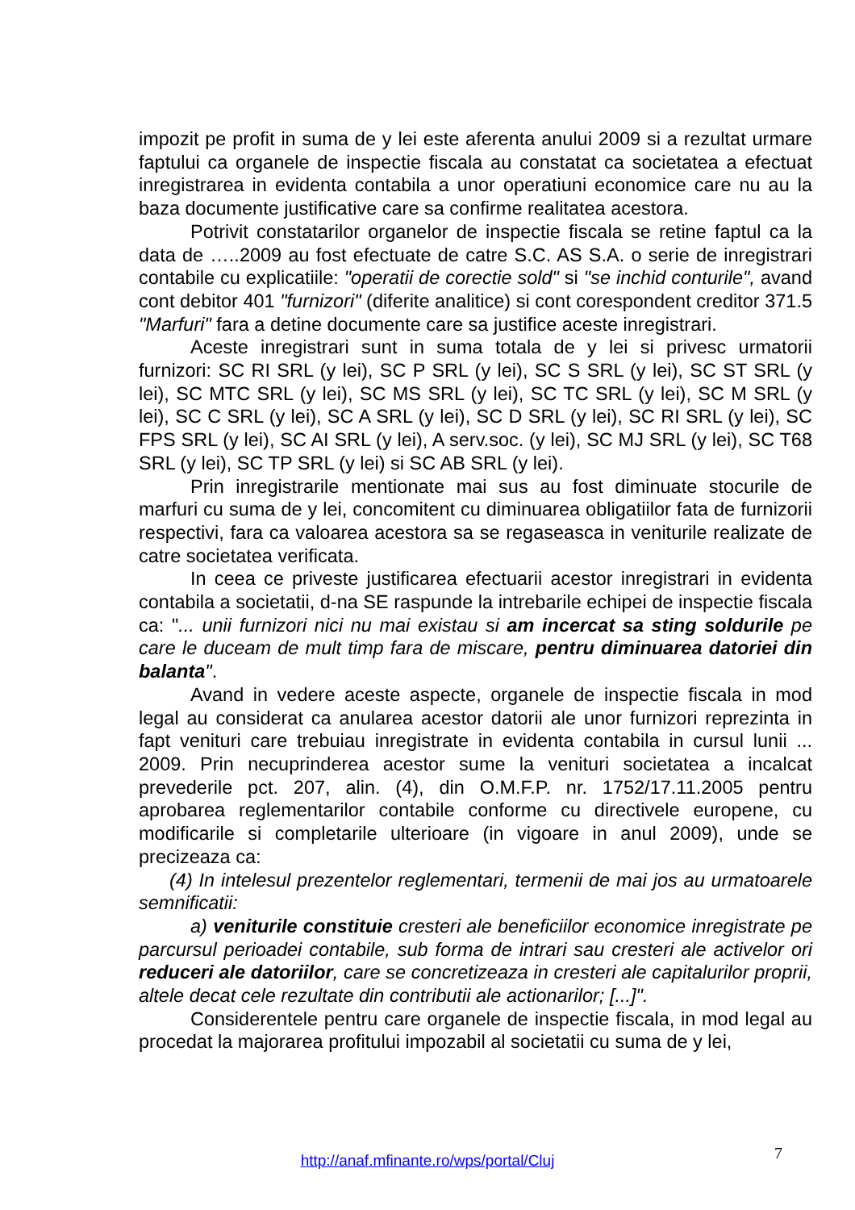impozit pe profit in suma de y lei este aferenta anului 2009 si a rezultat urmare faptului ca organele de inspectie fiscala au constatat ca societatea a efectuat inregistrarea in evidenta contabila a unor operatiuni economice care nu au la baza documente justificative care sa confirme realitatea acestora.
Potrivit constatarilor organelor de inspectie fiscala se retine faptul ca la data de …..2009 au fost efectuate de catre S.C. AS S.A. o serie de inregistrari contabile cu explicatiile: "operatii de corectie sold" si "se inchid conturile", avand cont debitor 401 "furnizori" (diferite analitice) si cont corespondent creditor 371.5 "Marfuri" fara a detine documente care sa justifice aceste inregistrari.
Aceste inregistrari sunt in suma totala de y lei si privesc urmatorii furnizori: SC RI SRL (y lei), SC P SRL (y lei), SC S SRL (y lei), SC ST SRL (y lei), SC MTC SRL (y lei), SC MS SRL (y lei), SC TC SRL (y lei), SC M SRL (y lei), SC C SRL (y lei), SC A SRL (y lei), SC D SRL (y lei), SC RI SRL (y lei), SC FPS SRL (y lei), SC AI SRL (y lei), A serv.soc. (y lei), SC MJ SRL (y lei), SC T68 SRL (y lei), SC TP SRL (y lei) si SC AB SRL (y lei).
Prin inregistrarile mentionate mai sus au fost diminuate stocurile de marfuri cu suma de y lei, concomitent cu diminuarea obligatiilor fata de furnizorii respectivi, fara ca valoarea acestora sa se regaseasca in veniturile realizate de catre societatea verificata.
In ceea ce priveste justificarea efectuarii acestor inregistrari in evidenta contabila a societatii, d-na SE raspunde la intrebarile echipei de inspectie fiscala ca: "... unii furnizori nici nu mai existau si am incercat sa sting soldurile pe care le duceam de mult timp fara de miscare, pentru diminuarea datoriei din balanta".
Avand in vedere aceste aspecte, organele de inspectie fiscala in mod legal au considerat ca anularea acestor datorii ale unor furnizori reprezinta in fapt venituri care trebuiau inregistrate in evidenta contabila in cursul lunii ... 2009. Prin necuprinderea acestor sume la venituri societatea a incalcat prevederile pct. 207, alin. (4), din O.M.F.P. nr. 1752/17.11.2005 pentru aprobarea reglementarilor contabile conforme cu directivele europene, cu modificarile si completarile ulterioare (in vigoare in anul 2009), unde se precizeaza ca:
(4) In intelesul prezentelor reglementari, termenii de mai jos au urmatoarele semnificatii:
a) veniturile constituie cresteri ale beneficiilor economice inregistrate pe parcursul perioadei contabile, sub forma de intrari sau cresteri ale activelor ori reduceri ale datoriilor, care se concretizeaza in cresteri ale capitalurilor proprii, altele decat cele rezultate din contributii ale actionarilor; [...]".
Considerentele pentru care organele de inspectie fiscala, in mod legal au procedat la majorarea profitului impozabil al societatii cu suma de y lei,
7
http://anaf.mfinante.ro/wps/portal/Cluj